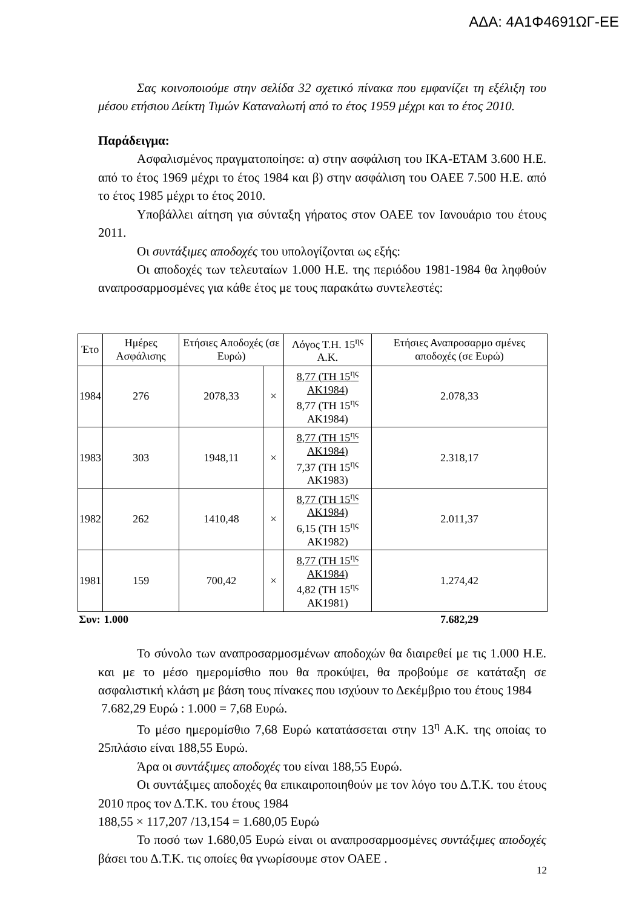ΑΔΑ: 4Α1Φ4691ΩΓ-ΕΕ
Σας κοινοποιούμε στην σελίδα 32 σχετικό πίνακα που εμφανίζει τη εξέλιξη του μέσου ετήσιου Δείκτη Τιμών Καταναλωτή από το έτος 1959 μέχρι και το έτος 2010.
Παράδειγμα:
Ασφαλισμένος πραγματοποίησε: α) στην ασφάλιση του ΙΚΑ-ΕΤΑΜ 3.600 Η.Ε. από το έτος 1969 μέχρι το έτος 1984 και β) στην ασφάλιση του ΟΑΕΕ 7.500 Η.Ε. από το έτος 1985 μέχρι το έτος 2010.
Υποβάλλει αίτηση για σύνταξη γήρατος στον ΟΑΕΕ τον Ιανουάριο του έτους 2011.
Οι συντάξιμες αποδοχές του υπολογίζονται ως εξής:
Οι αποδοχές των τελευταίων 1.000 Η.Ε. της περιόδου 1981-1984 θα ληφθούν αναπροσαρμοσμένες για κάθε έτος με τους παρακάτω συντελεστές:
| Έτο | Ημέρες Ασφάλισης | Ετήσιες Αποδοχές (σε Ευρώ) | | Λόγος Τ.Η. 15<sup>ης</sup> Α.Κ. | Ετήσιες Αναπροσαρμο σμένες αποδοχές (σε Ευρώ) |
| --- | --- | --- | --- | --- | --- |
| 1984 | 276 | 2078,33 | × | 8,77 (ΤΗ 15<sup>ης</sup> ΑΚ1984) 8,77 (ΤΗ 15<sup>ης</sup> ΑΚ1984) | 2.078,33 |
| 1983 | 303 | 1948,11 | × | 8,77 (ΤΗ 15<sup>ης</sup> ΑΚ1984) 7,37 (ΤΗ 15<sup>ης</sup> ΑΚ1983) | 2.318,17 |
| 1982 | 262 | 1410,48 | × | 8,77 (ΤΗ 15<sup>ης</sup> ΑΚ1984) 6,15 (ΤΗ 15<sup>ης</sup> ΑΚ1982) | 2.011,37 |
| 1981 | 159 | 700,42 | × | 8,77 (ΤΗ 15<sup>ης</sup> ΑΚ1984) 4,82 (ΤΗ 15<sup>ης</sup> ΑΚ1981) | 1.274,42 |
| Συν: | 1.000 | | | | 7.682,29 |
Το σύνολο των αναπροσαρμοσμένων αποδοχών θα διαιρεθεί με τις 1.000 Η.Ε. και με το μέσο ημερομίσθιο που θα προκύψει, θα προβούμε σε κατάταξη σε ασφαλιστική κλάση με βάση τους πίνακες που ισχύουν το Δεκέμβριο του έτους 1984
7.682,29 Ευρώ : 1.000 = 7,68 Ευρώ.
Το μέσο ημερομίσθιο 7,68 Ευρώ κατατάσσεται στην 13<sup>η</sup> Α.Κ. της οποίας το 25πλάσιο είναι 188,55 Ευρώ.
Άρα οι συντάξιμες αποδοχές του είναι 188,55 Ευρώ.
Οι συντάξιμες αποδοχές θα επικαιροποιηθούν με τον λόγο του Δ.Τ.Κ. του έτους 2010 προς τον Δ.Τ.Κ. του έτους 1984
188,55 × 117,207 /13,154 = 1.680,05 Ευρώ
Το ποσό των 1.680,05 Ευρώ είναι οι αναπροσαρμοσμένες συντάξιμες αποδοχές βάσει του Δ.Τ.Κ. τις οποίες θα γνωρίσουμε στον ΟΑΕΕ .
12